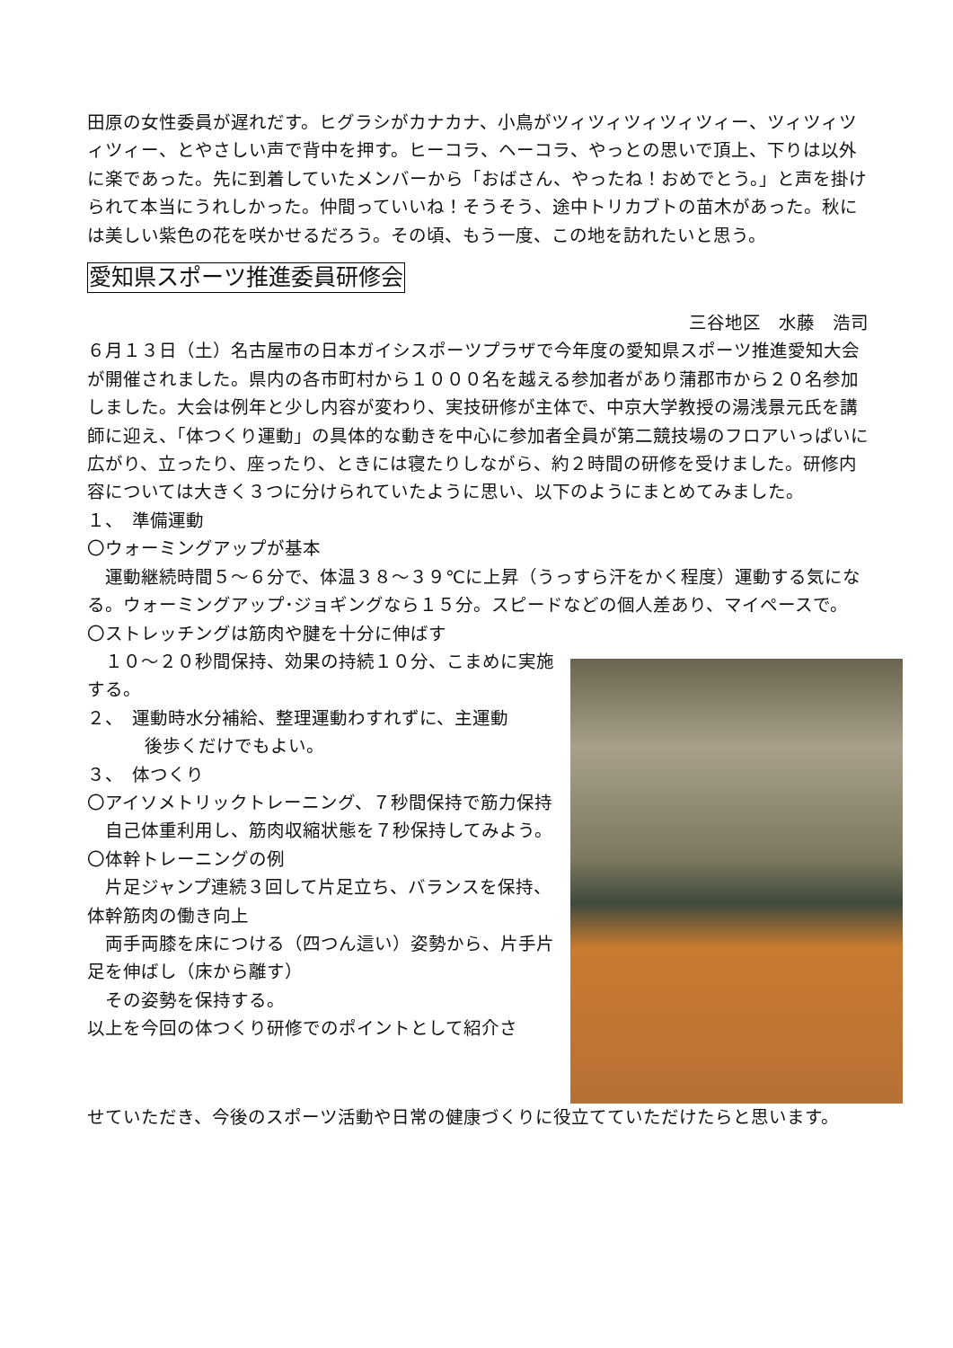田原の女性委員が遅れだす。ヒグラシがカナカナ、小鳥がツィツィツィツィツィー、ツィツィツィツィー、とやさしい声で背中を押す。ヒーコラ、ヘーコラ、やっとの思いで頂上、下りは以外に楽であった。先に到着していたメンバーから「おばさん、やったね！おめでとう。」と声を掛けられて本当にうれしかった。仲間っていいね！そうそう、途中トリカブトの苗木があった。秋には美しい紫色の花を咲かせるだろう。その頃、もう一度、この地を訪れたいと思う。
愛知県スポーツ推進委員研修会
三谷地区　水藤　浩司
６月１３日（土）名古屋市の日本ガイシスポーツプラザで今年度の愛知県スポーツ推進愛知大会が開催されました。県内の各市町村から１０００名を越える参加者があり蒲郡市から２０名参加しました。大会は例年と少し内容が変わり、実技研修が主体で、中京大学教授の湯浅景元氏を講師に迎え、「体つくり運動」の具体的な動きを中心に参加者全員が第二競技場のフロアいっぱいに広がり、立ったり、座ったり、ときには寝たりしながら、約２時間の研修を受けました。研修内容については大きく３つに分けられていたように思い、以下のようにまとめてみました。
１、　準備運動
〇ウォーミングアップが基本
　運動継続時間５～６分で、体温３８～３９℃に上昇（うっすら汗をかく程度）運動する気になる。ウォーミングアップ･ジョギングなら１５分。スピードなどの個人差あり、マイペースで。
〇ストレッチングは筋肉や腱を十分に伸ばす
　１０～２０秒間保持、効果の持続１０分、こまめに実施する。
２、　運動時水分補給、整理運動わすれずに、主運動
後歩くだけでもよい。
３、　体つくり
〇アイソメトリックトレーニング、７秒間保持で筋力保持
　自己体重利用し、筋肉収縮状態を７秒保持してみよう。
〇体幹トレーニングの例
　片足ジャンプ連続３回して片足立ち、バランスを保持、体幹筋肉の働き向上
　両手両膝を床につける（四つん這い）姿勢から、片手片足を伸ばし（床から離す）
　その姿勢を保持する。
以上を今回の体つくり研修でのポイントとして紹介さ
せていただき、今後のスポーツ活動や日常の健康づくりに役立てていただけたらと思います。